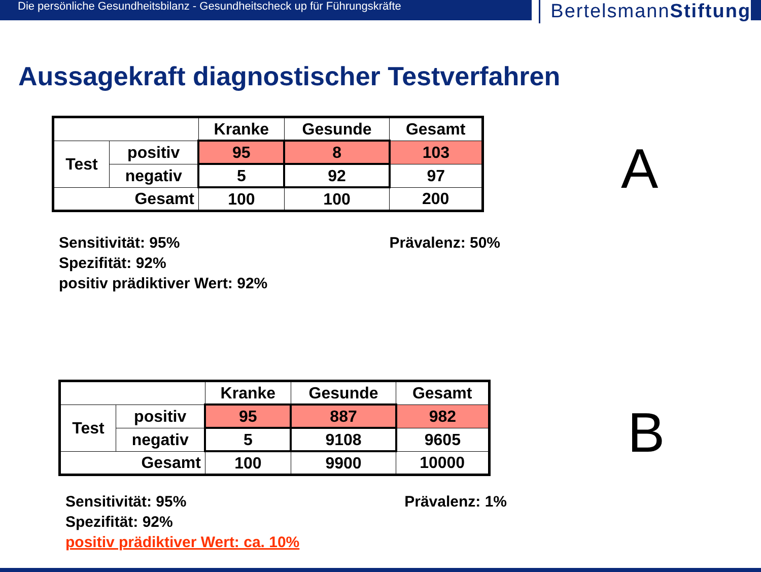Die persönliche Gesundheitsbilanz - Gesundheitscheck up für Führungskräfte
BertelsmannStiftung
Aussagekraft diagnostischer Testverfahren
| | | Kranke | Gesunde | Gesamt |
| Test | positiv | 95 | 8 | 103 |
| | negativ | 5 | 92 | 97 |
| Gesamt | | 100 | 100 | 200 |
A
Sensitivität: 95%
Spezifität: 92%
positiv prädiktiver Wert: 92%
Prävalenz: 50%
| | | Kranke | Gesunde | Gesamt |
| Test | positiv | 95 | 887 | 982 |
| | negativ | 5 | 9108 | 9605 |
| Gesamt | | 100 | 9900 | 10000 |
B
Sensitivität: 95%
Spezifität: 92%
positiv prädiktiver Wert: ca. 10%
Prävalenz: 1%